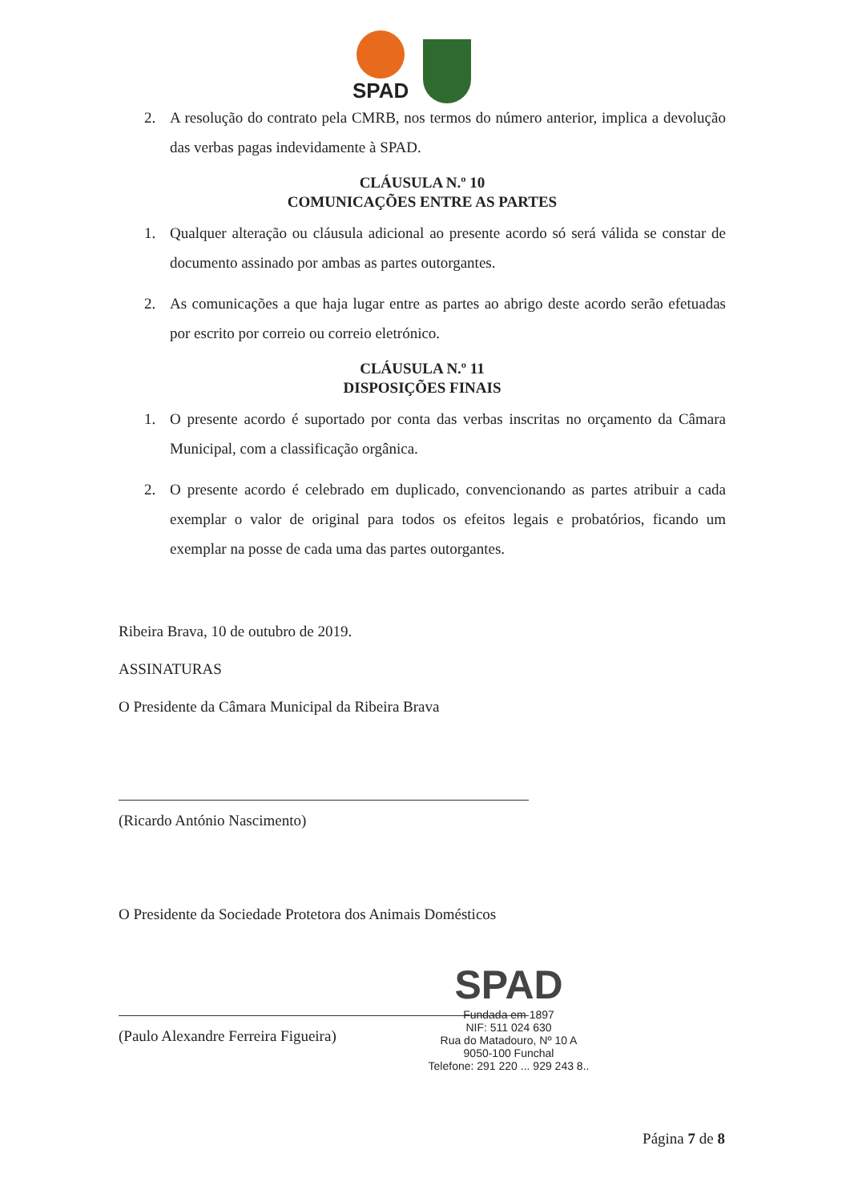SPAD
2. A resolução do contrato pela CMRB, nos termos do número anterior, implica a devolução das verbas pagas indevidamente à SPAD.
CLÁUSULA N.º 10
COMUNICAÇÕES ENTRE AS PARTES
1. Qualquer alteração ou cláusula adicional ao presente acordo só será válida se constar de documento assinado por ambas as partes outorgantes.
2. As comunicações a que haja lugar entre as partes ao abrigo deste acordo serão efetuadas por escrito por correio ou correio eletrónico.
CLÁUSULA N.º 11
DISPOSIÇÕES FINAIS
1. O presente acordo é suportado por conta das verbas inscritas no orçamento da Câmara Municipal, com a classificação orgânica.
2. O presente acordo é celebrado em duplicado, convencionando as partes atribuir a cada exemplar o valor de original para todos os efeitos legais e probatórios, ficando um exemplar na posse de cada uma das partes outorgantes.
Ribeira Brava, 10 de outubro de 2019.
ASSINATURAS
O Presidente da Câmara Municipal da Ribeira Brava
(Ricardo António Nascimento)
O Presidente da Sociedade Protetora dos Animais Domésticos
(Paulo Alexandre Ferreira Figueira)
SPAD
Fundada em 1897
NIF: 511 024 630
Rua do Matadouro, Nº 10 A
9050-100 Funchal
Telefone: 291 220 ... 929 243 8..
Página 7 de 8